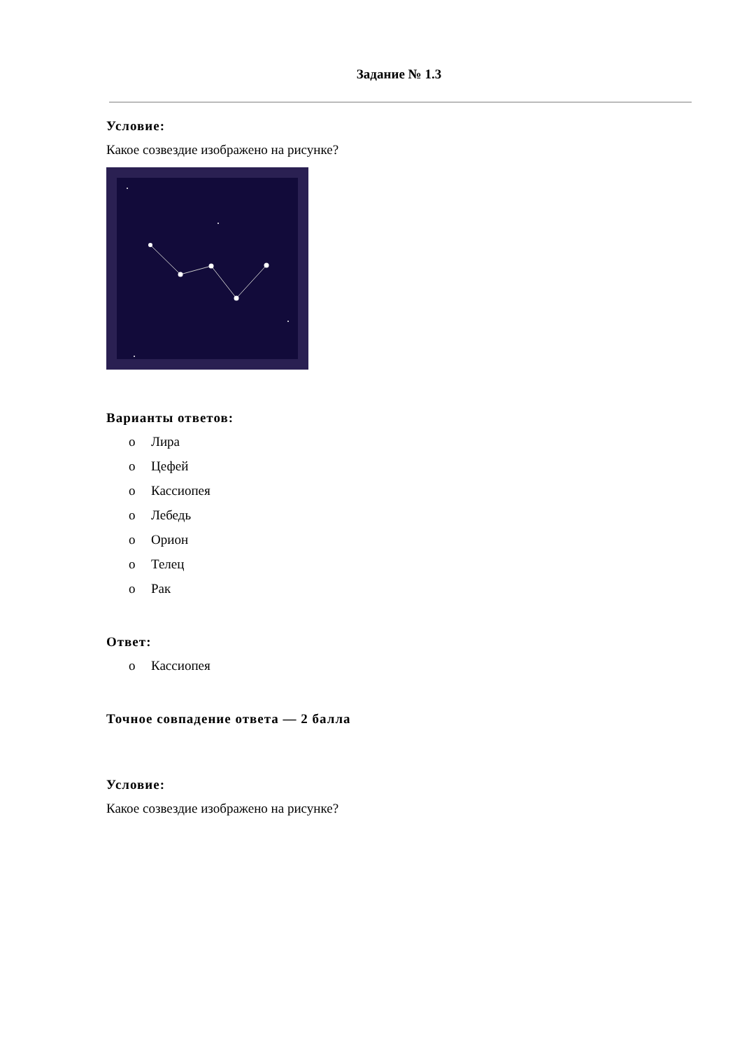Задание № 1.3
Условие:
Какое созвездие изображено на рисунке?
Варианты ответов:
o Лира
o Цефей
o Кассиопея
o Лебедь
o Орион
o Телец
o Рак
Ответ:
o Кассиопея
Точное совпадение ответа — 2 балла
Условие:
Какое созвездие изображено на рисунке?